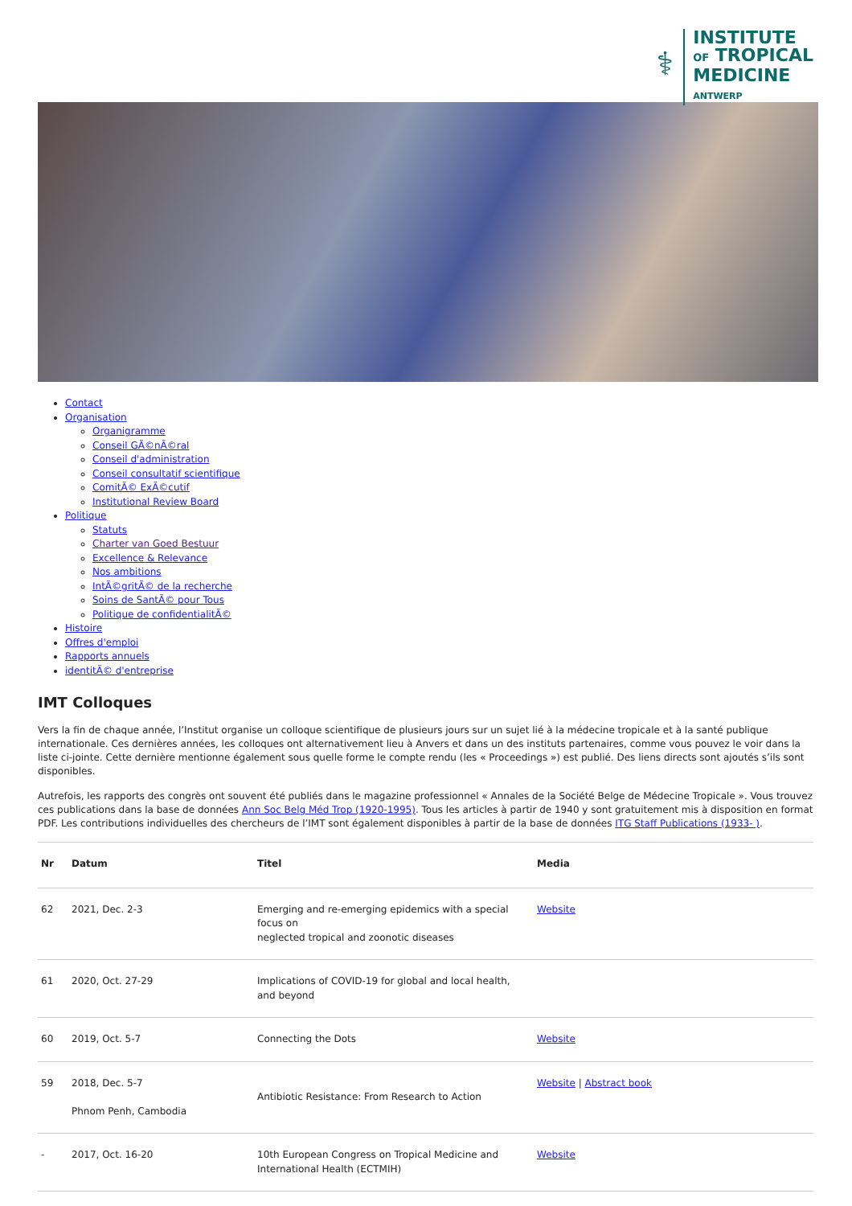⚕
INSTITUTE
OF TROPICAL
MEDICINE
ANTWERP
Contact
Organisation
Organigramme
Conseil GÃ©nÃ©ral
Conseil d'administration
Conseil consultatif scientifique
ComitÃ© ExÃ©cutif
Institutional Review Board
Politique
Statuts
Charter van Goed Bestuur
Excellence & Relevance
Nos ambitions
IntÃ©gritÃ© de la recherche
Soins de SantÃ© pour Tous
Politique de confidentialitÃ©
Histoire
Offres d'emploi
Rapports annuels
identitÃ© d'entreprise
IMT Colloques
Vers la fin de chaque année, l’Institut organise un colloque scientifique de plusieurs jours sur un sujet lié à la médecine tropicale et à la santé publique internationale. Ces dernières années, les colloques ont alternativement lieu à Anvers et dans un des instituts partenaires, comme vous pouvez le voir dans la liste ci-jointe. Cette dernière mentionne également sous quelle forme le compte rendu (les « Proceedings ») est publié. Des liens directs sont ajoutés s’ils sont disponibles.
Autrefois, les rapports des congrès ont souvent été publiés dans le magazine professionnel « Annales de la Société Belge de Médecine Tropicale ». Vous trouvez ces publications dans la base de données Ann Soc Belg Méd Trop (1920-1995). Tous les articles à partir de 1940 y sont gratuitement mis à disposition en format PDF. Les contributions individuelles des chercheurs de l’IMT sont également disponibles à partir de la base de données ITG Staff Publications (1933- ).
| Nr | Datum | Titel | Media |
| --- | --- | --- | --- |
| 62 | 2021, Dec. 2-3 | Emerging and re-emerging epidemics with a special focus on neglected tropical and zoonotic diseases | Website |
| 61 | 2020, Oct. 27-29 | Implications of COVID-19 for global and local health, and beyond | |
| 60 | 2019, Oct. 5-7 | Connecting the Dots | Website |
| 59 | 2018, Dec. 5-7 Phnom Penh, Cambodia | Antibiotic Resistance: From Research to Action | Website / Abstract book |
| - | 2017, Oct. 16-20 | 10th European Congress on Tropical Medicine and International Health (ECTMIH) | Website |